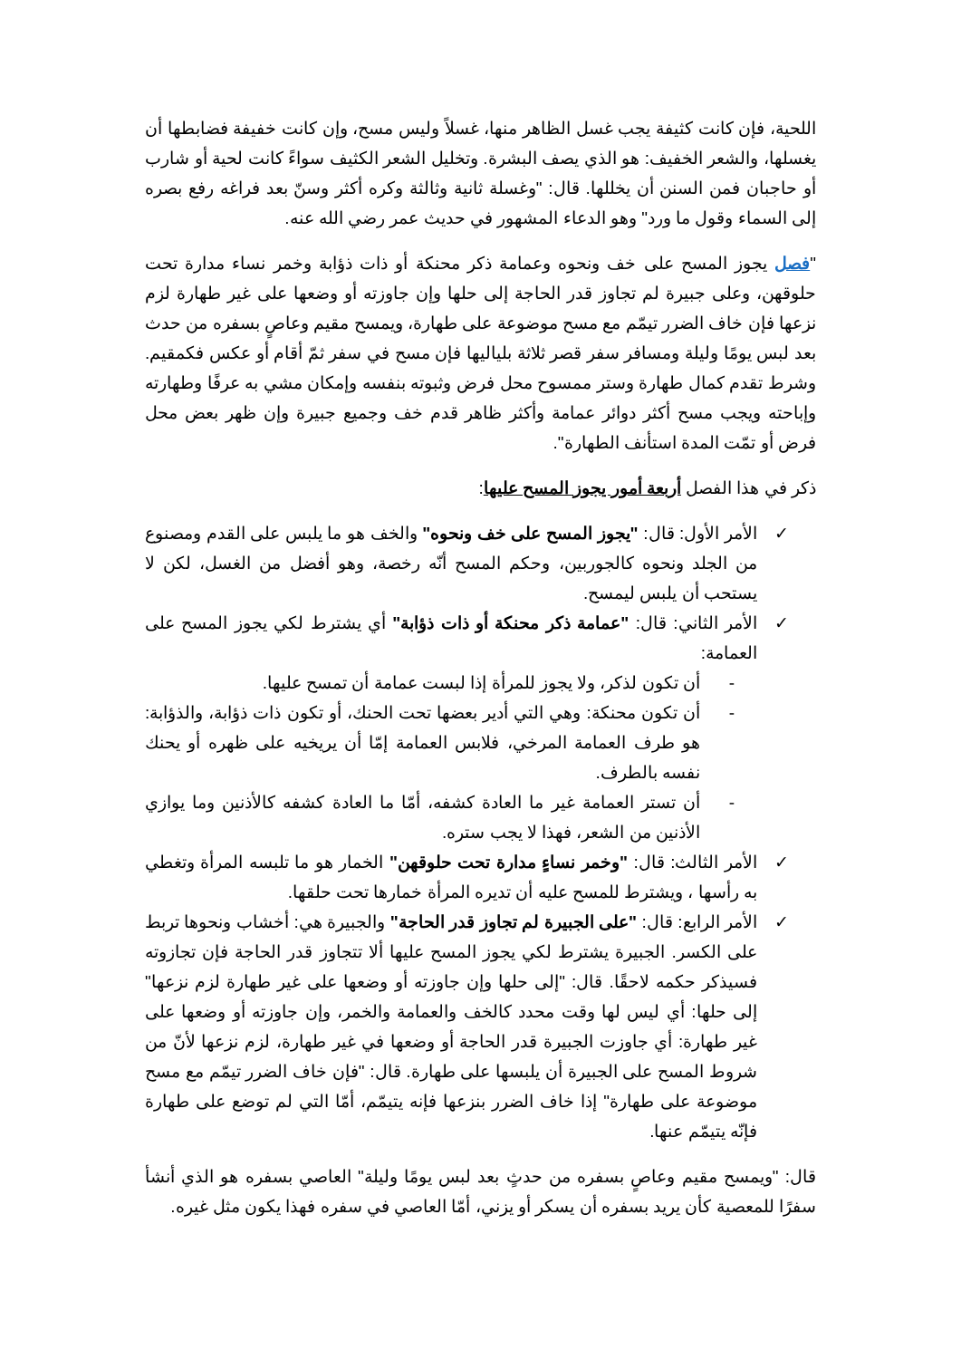اللحية، فإن كانت كثيفة يجب غسل الظاهر منها، غسلاً وليس مسح، وإن كانت خفيفة فضابطها أن يغسلها، والشعر الخفيف: هو الذي يصف البشرة. وتخليل الشعر الكثيف سواءً كانت لحية أو شارب أو حاجبان فمن السنن أن يخللها. قال: "وغسلة ثانية وثالثة وكره أكثر وسنّ بعد فراغه رفع بصره إلى السماء وقول ما ورد" وهو الدعاء المشهور في حديث عمر رضي الله عنه.
"فصل يجوز المسح على خف ونحوه وعمامة ذكر محنكة أو ذات ذؤابة وخمر نساء مدارة تحت حلوقهن، وعلى جبيرة لم تجاوز قدر الحاجة إلى حلها وإن جاوزته أو وضعها على غير طهارة لزم نزعها فإن خاف الضرر تيمّم مع مسح موضوعة على طهارة، ويمسح مقيم وعاصٍ بسفره من حدث بعد لبس يومًا وليلة ومسافر سفر قصر ثلاثة بلياليها فإن مسح في سفر ثمّ أقام أو عكس فكمقيم. وشرط تقدم كمال طهارة وستر ممسوح محل فرض وثبوته بنفسه وإمكان مشي به عرفًا وطهارته وإباحته ويجب مسح أكثر دوائر عمامة وأكثر ظاهر قدم خف وجميع جبيرة وإن ظهر بعض محل فرض أو تمّت المدة استأنف الطهارة".
ذكر في هذا الفصل أربعة أمور يجوز المسح عليها:
✓ الأمر الأول: قال: "يجوز المسح على خف ونحوه" والخف هو ما يلبس على القدم ومصنوع من الجلد ونحوه كالجوربين، وحكم المسح أنّه رخصة، وهو أفضل من الغسل، لكن لا يستحب أن يلبس ليمسح.
✓ الأمر الثاني: قال: "عمامة ذكر محنكة أو ذات ذؤابة" أي يشترط لكي يجوز المسح على العمامة:
- أن تكون لذكر، ولا يجوز للمرأة إذا لبست عمامة أن تمسح عليها.
- أن تكون محنكة: وهي التي أدير بعضها تحت الحنك، أو تكون ذات ذؤابة، والذؤابة: هو طرف العمامة المرخي، فلابس العمامة إمّا أن يريخيه على ظهره أو يحنك نفسه بالطرف.
- أن تستر العمامة غير ما العادة كشفه، أمّا ما العادة كشفه كالأذنين وما يوازي الأذنين من الشعر، فهذا لا يجب ستره.
✓ الأمر الثالث: قال: "وخمر نساءٍ مدارة تحت حلوقهن" الخمار هو ما تلبسه المرأة وتغطي به رأسها ، ويشترط للمسح عليه أن تديره المرأة خمارها تحت حلقها.
✓ الأمر الرابع: قال: "على الجبيرة لم تجاوز قدر الحاجة" والجبيرة هي: أخشاب ونحوها تربط على الكسر. الجبيرة يشترط لكي يجوز المسح عليها ألا تتجاوز قدر الحاجة فإن تجازوته فسيذكر حكمه لاحقًا. قال: "إلى حلها وإن جاوزته أو وضعها على غير طهارة لزم نزعها" إلى حلها: أي ليس لها وقت محدد كالخف والعمامة والخمر، وإن جاوزته أو وضعها على غير طهارة: أي جاوزت الجبيرة قدر الحاجة أو وضعها في غير طهارة، لزم نزعها لأنّ من شروط المسح على الجبيرة أن يلبسها على طهارة. قال: "فإن خاف الضرر تيمّم مع مسح موضوعة على طهارة" إذا خاف الضرر بنزعها فإنه يتيمّم، أمّا التي لم توضع على طهارة فإنّه يتيمّم عنها.
قال: "ويمسح مقيم وعاصٍ بسفره من حدثٍ بعد لبس يومًا وليلة" العاصي بسفره هو الذي أنشأ سفرًا للمعصية كأن يريد بسفره أن يسكر أو يزني، أمّا العاصي في سفره فهذا يكون مثل غيره.